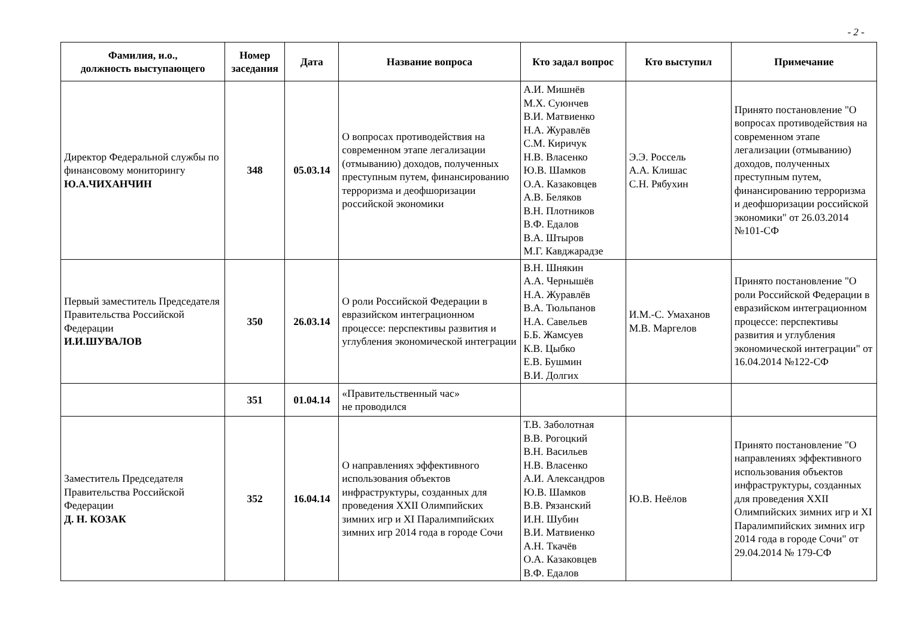- 2 -
| Фамилия, и.о., должность выступающего | Номер заседания | Дата | Название вопроса | Кто задал вопрос | Кто выступил | Примечание |
| --- | --- | --- | --- | --- | --- | --- |
| Директор Федеральной службы по финансовому мониторингу Ю.А.ЧИХАНЧИН | 348 | 05.03.14 | О вопросах противодействия на современном этапе легализации (отмыванию) доходов, полученных преступным путем, финансированию терроризма и деофшоризации российской экономики | А.И. Мишнёв М.Х. Суюнчев В.И. Матвиенко Н.А. Журавлёв С.М. Киричук Н.В. Власенко Ю.В. Шамков О.А. Казаковцев А.В. Беляков В.Н. Плотников В.Ф. Едалов В.А. Штыров М.Г. Кавджарадзе | Э.Э. Россель А.А. Клишас С.Н. Рябухин | Принято постановление "О вопросах противодействия на современном этапе легализации (отмыванию) доходов, полученных преступным путем, финансированию терроризма и деофшоризации российской экономики" от 26.03.2014 №101-СФ |
| Первый заместитель Председателя Правительства Российской Федерации И.И.ШУВАЛОВ | 350 | 26.03.14 | О роли Российской Федерации в евразийском интеграционном процессе: перспективы развития и углубления экономической интеграции | В.Н. Шнякин А.А. Чернышёв Н.А. Журавлёв В.А. Тюльпанов Н.А. Савельев Б.Б. Жамсуев К.В. Цыбко Е.В. Бушмин В.И. Долгих | И.М.-С. Умаханов М.В. Маргелов | Принято постановление "О роли Российской Федерации в евразийском интеграционном процессе: перспективы развития и углубления экономической интеграции" от 16.04.2014 №122-СФ |
| | 351 | 01.04.14 | «Правительственный час» не проводился | | | |
| Заместитель Председателя Правительства Российской Федерации Д. Н. КОЗАК | 352 | 16.04.14 | О направлениях эффективного использования объектов инфраструктуры, созданных для проведения XXII Олимпийских зимних игр и XI Паралимпийских зимних игр 2014 года в городе Сочи | Т.В. Заболотная В.В. Рогоцкий В.Н. Васильев Н.В. Власенко А.И. Александров Ю.В. Шамков В.В. Рязанский И.Н. Шубин В.И. Матвиенко А.Н. Ткачёв О.А. Казаковцев В.Ф. Едалов | Ю.В. Неёлов | Принято постановление "О направлениях эффективного использования объектов инфраструктуры, созданных для проведения XXII Олимпийских зимних игр и XI Паралимпийских зимних игр 2014 года в городе Сочи" от 29.04.2014 № 179-СФ |